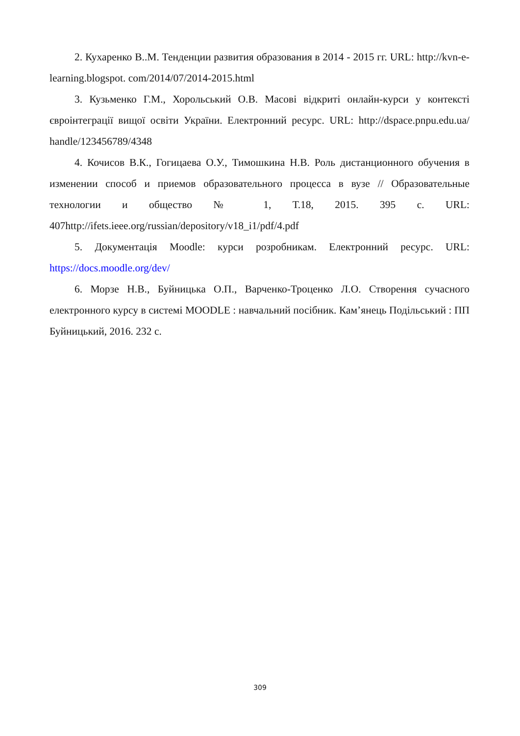2. Кухаренко В..М. Тенденции развития образования в 2014 - 2015 гг. URL: http://kvn-e-learning.blogspot. com/2014/07/2014-2015.html
3. Кузьменко Г.М., Хорольський О.В. Масові відкриті онлайн-курси у контексті євроінтеграції вищої освіти України. Електронний ресурс. URL: http://dspace.pnpu.edu.ua/ handle/123456789/4348
4. Кочисов В.К., Гогицаева О.У., Тимошкина Н.В. Роль дистанционного обучения в изменении способ и приемов образовательного процесса в вузе // Образовательные технологии и общество № 1, Т.18, 2015. 395 с. URL: 407http://ifets.ieee.org/russian/depository/v18_i1/pdf/4.pdf
5. Документація Moodle: курси розробникам. Електронний ресурс. URL: https://docs.moodle.org/dev/
6. Морзе Н.В., Буйницька О.П., Варченко-Троценко Л.О. Створення сучасного електронного курсу в системі MOODLE : навчальний посібник. Кам’янець Подільський : ПП Буйницький, 2016. 232 с.
309